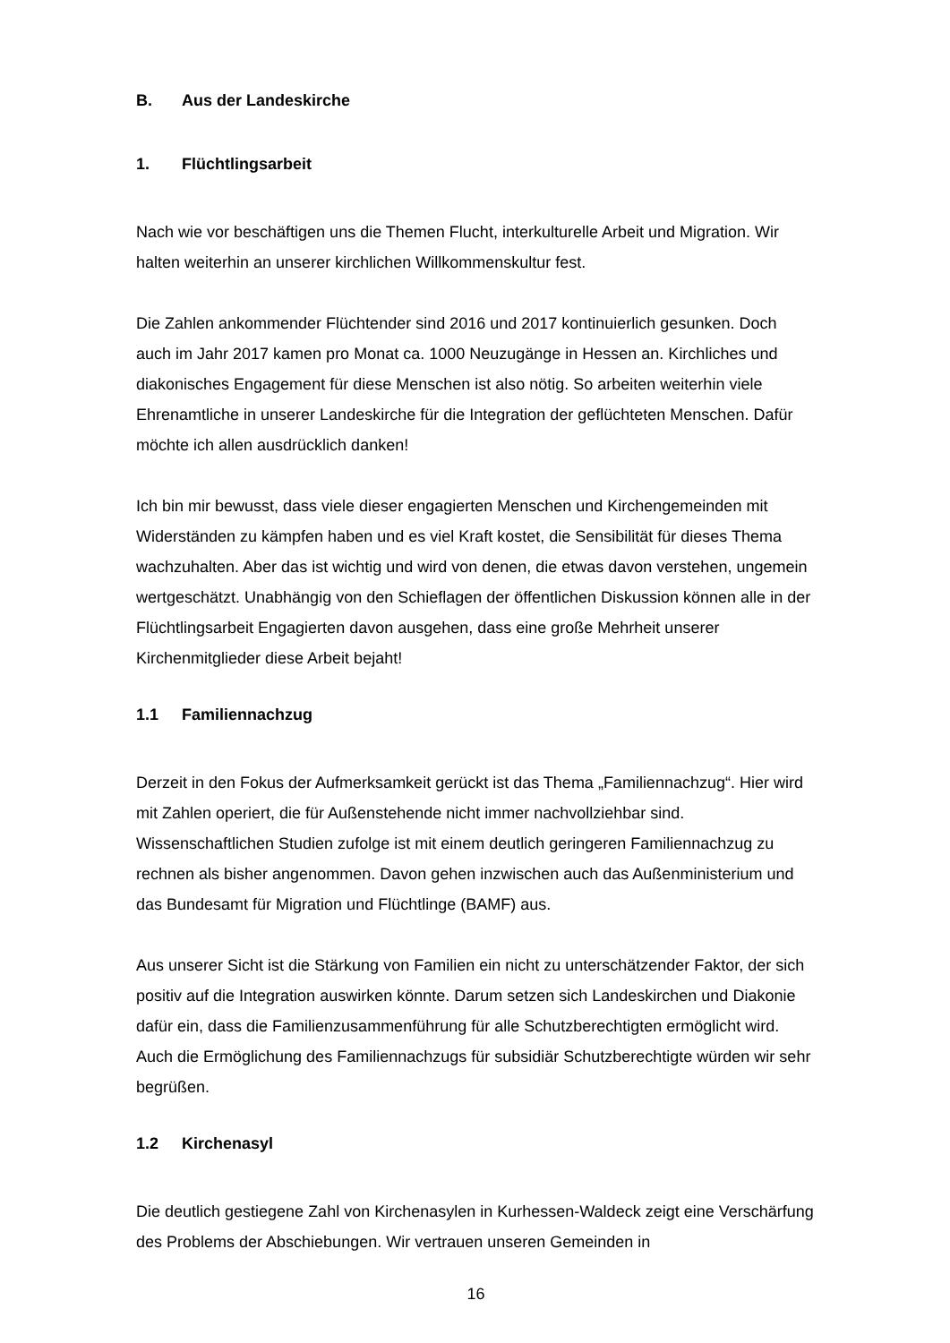B. Aus der Landeskirche
1. Flüchtlingsarbeit
Nach wie vor beschäftigen uns die Themen Flucht, interkulturelle Arbeit und Migration. Wir halten weiterhin an unserer kirchlichen Willkommenskultur fest.
Die Zahlen ankommender Flüchtender sind 2016 und 2017 kontinuierlich gesunken. Doch auch im Jahr 2017 kamen pro Monat ca. 1000 Neuzugänge in Hessen an. Kirch­liches und diakonisches Engagement für diese Menschen ist also nötig. So arbeiten weiterhin viele Ehrenamtliche in unserer Landeskirche für die Integration der geflüchte­ten Menschen. Dafür möchte ich allen ausdrücklich danken!
Ich bin mir bewusst, dass viele dieser engagierten Menschen und Kirchengemeinden mit Widerständen zu kämpfen haben und es viel Kraft kostet, die Sensibilität für dieses Thema wachzuhalten. Aber das ist wichtig und wird von denen, die etwas davon ver­stehen, ungemein wertgeschätzt. Unabhängig von den Schieflagen der öffentlichen Diskussion können alle in der Flüchtlingsarbeit Engagierten davon ausgehen, dass eine große Mehrheit unserer Kirchenmitglieder diese Arbeit bejaht!
1.1 Familiennachzug
Derzeit in den Fokus der Aufmerksamkeit gerückt ist das Thema „Familiennachzug“. Hier wird mit Zahlen operiert, die für Außenstehende nicht immer nachvollziehbar sind. Wissenschaftlichen Studien zufolge ist mit einem deutlich geringeren Familiennachzug zu rechnen als bisher angenommen. Davon gehen inzwischen auch das Außenministe­rium und das Bundesamt für Migration und Flüchtlinge (BAMF) aus.
Aus unserer Sicht ist die Stärkung von Familien ein nicht zu unterschätzender Faktor, der sich positiv auf die Integration auswirken könnte. Darum setzen sich Landeskirchen und Diakonie dafür ein, dass die Familienzusammenführung für alle Schutzberechtig­ten ermöglicht wird. Auch die Ermöglichung des Familiennachzugs für subsidiär Schutzberechtigte würden wir sehr begrüßen.
1.2 Kirchenasyl
Die deutlich gestiegene Zahl von Kirchenasylen in Kurhessen-Waldeck zeigt eine Ver­schärfung des Problems der Abschiebungen. Wir vertrauen unseren Gemeinden in
16